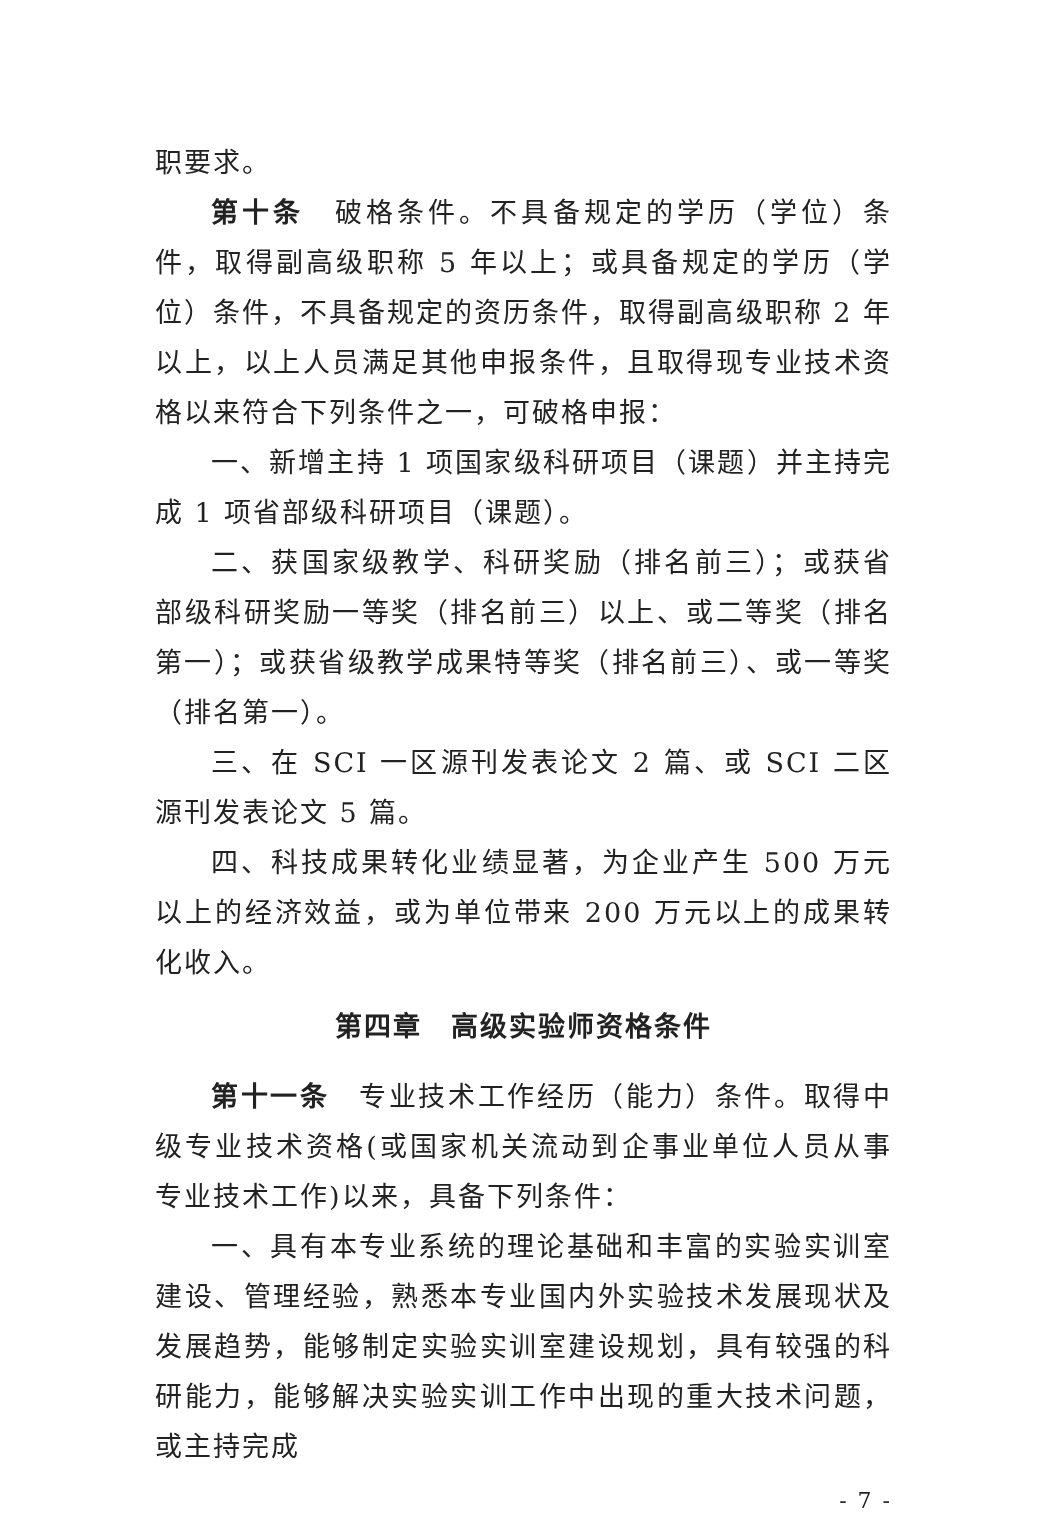职要求。
第十条　破格条件。不具备规定的学历（学位）条件，取得副高级职称 5 年以上；或具备规定的学历（学位）条件，不具备规定的资历条件，取得副高级职称 2 年以上，以上人员满足其他申报条件，且取得现专业技术资格以来符合下列条件之一，可破格申报：
一、新增主持 1 项国家级科研项目（课题）并主持完成 1 项省部级科研项目（课题）。
二、获国家级教学、科研奖励（排名前三）；或获省部级科研奖励一等奖（排名前三）以上、或二等奖（排名第一）；或获省级教学成果特等奖（排名前三）、或一等奖（排名第一）。
三、在 SCI 一区源刊发表论文 2 篇、或 SCI 二区源刊发表论文 5 篇。
四、科技成果转化业绩显著，为企业产生 500 万元以上的经济效益，或为单位带来 200 万元以上的成果转化收入。
第四章　高级实验师资格条件
第十一条　专业技术工作经历（能力）条件。取得中级专业技术资格(或国家机关流动到企事业单位人员从事专业技术工作)以来，具备下列条件：
一、具有本专业系统的理论基础和丰富的实验实训室建设、管理经验，熟悉本专业国内外实验技术发展现状及发展趋势，能够制定实验实训室建设规划，具有较强的科研能力，能够解决实验实训工作中出现的重大技术问题，或主持完成
- 7 -